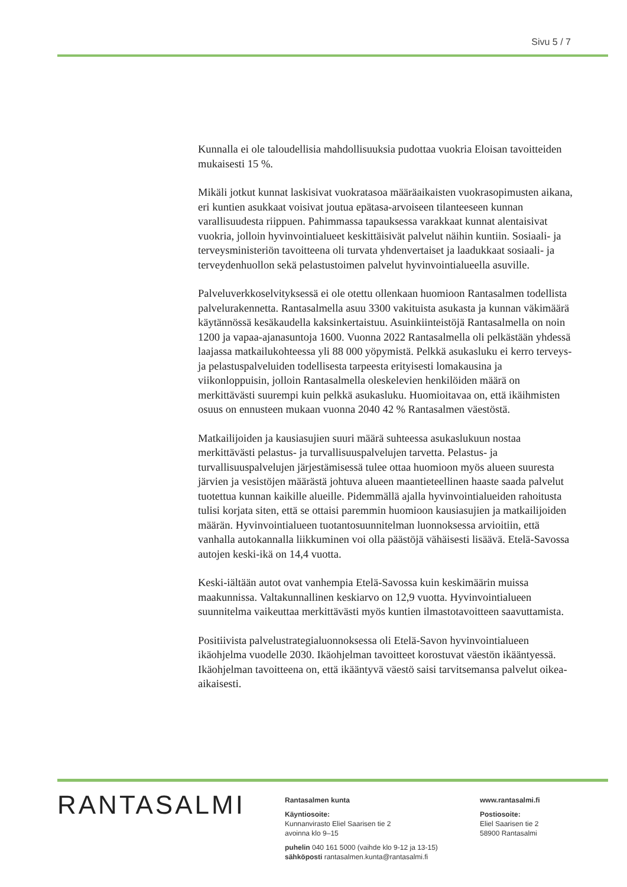Sivu 5 / 7
Kunnalla ei ole taloudellisia mahdollisuuksia pudottaa vuokria Eloisan tavoitteiden mukaisesti 15 %.
Mikäli jotkut kunnat laskisivat vuokratasoa määräaikaisten vuokrasopimusten aikana, eri kuntien asukkaat voisivat joutua epätasa-arvoiseen tilanteeseen kunnan varallisuudesta riippuen. Pahimmassa tapauksessa varakkaat kunnat alentaisivat vuokria, jolloin hyvinvointialueet keskittäisivät palvelut näihin kuntiin. Sosiaali- ja terveysministeriön tavoitteena oli turvata yhdenvertaiset ja laadukkaat sosiaali- ja terveydenhuollon sekä pelastustoimen palvelut hyvinvointialueella asuville.
Palveluverkkoselvityksessä ei ole otettu ollenkaan huomioon Rantasalmen todellista palvelurakennetta. Rantasalmella asuu 3300 vakituista asukasta ja kunnan väkimäärä käytännössä kesäkaudella kaksinkertaistuu. Asuinkiinteistöjä Rantasalmella on noin 1200 ja vapaa-ajanasuntoja 1600. Vuonna 2022 Rantasalmella oli pelkästään yhdessä laajassa matkailukohteessa yli 88 000 yöpymistä. Pelkkä asukasluku ei kerro terveys- ja pelastuspalveluiden todellisesta tarpeesta erityisesti lomakausina ja viikonloppuisin, jolloin Rantasalmella oleskelevien henkilöiden määrä on merkittävästi suurempi kuin pelkkä asukasluku. Huomioitavaa on, että ikäihmisten osuus on ennusteen mukaan vuonna 2040 42 % Rantasalmen väestöstä.
Matkailijoiden ja kausiasujien suuri määrä suhteessa asukaslukuun nostaa merkittävästi pelastus- ja turvallisuuspalvelujen tarvetta. Pelastus- ja turvallisuuspalvelujen järjestämisessä tulee ottaa huomioon myös alueen suuresta järvien ja vesistöjen määrästä johtuva alueen maantieteellinen haaste saada palvelut tuotettua kunnan kaikille alueille. Pidemmällä ajalla hyvinvointialueiden rahoitusta tulisi korjata siten, että se ottaisi paremmin huomioon kausiasujien ja matkailijoiden määrän. Hyvinvointialueen tuotantosuunnitelman luonnoksessa arvioitiin, että vanhalla autokannalla liikkuminen voi olla päästöjä vähäisesti lisäävä. Etelä-Savossa autojen keski-ikä on 14,4 vuotta.
Keski-iältään autot ovat vanhempia Etelä-Savossa kuin keskimäärin muissa maakunnissa. Valtakunnallinen keskiarvo on 12,9 vuotta. Hyvinvointialueen suunnitelma vaikeuttaa merkittävästi myös kuntien ilmastotavoitteen saavuttamista.
Positiivista palvelustrategialuonnoksessa oli Etelä-Savon hyvinvointialueen ikäohjelma vuodelle 2030. Ikäohjelman tavoitteet korostuvat väestön ikääntyessä. Ikäohjelman tavoitteena on, että ikääntyvä väestö saisi tarvitsemansa palvelut oikea-aikaisesti.
RANTASALMI
Rantasalmen kunta
Käyntiosoite:
Kunnanvirasto Eliel Saarisen tie 2
avoinna klo 9–15
puhelin 040 161 5000 (vaihde klo 9-12 ja 13-15)
sähköposti rantasalmen.kunta@rantasalmi.fi
www.rantasalmi.fi
Postiosoite:
Eliel Saarisen tie 2
58900 Rantasalmi